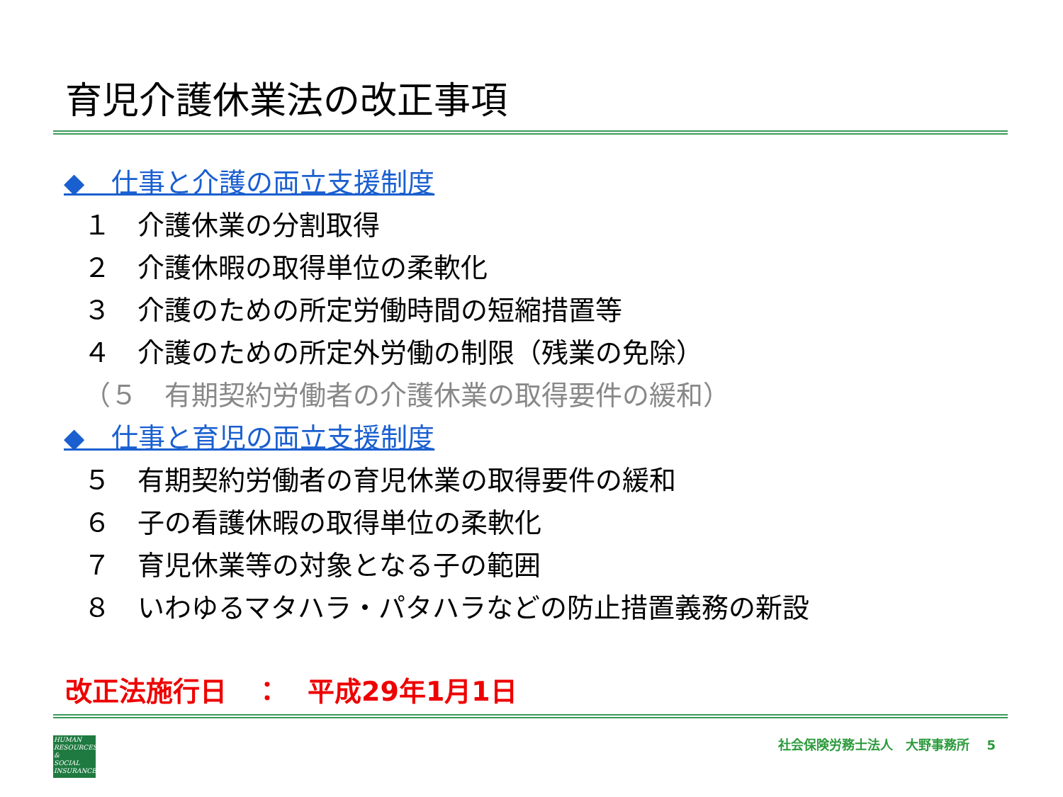育児介護休業法の改正事項
◆　仕事と介護の両立支援制度
１　介護休業の分割取得
２　介護休暇の取得単位の柔軟化
３　介護のための所定労働時間の短縮措置等
４　介護のための所定外労働の制限（残業の免除）
（５　有期契約労働者の介護休業の取得要件の緩和）
◆　仕事と育児の両立支援制度
５　有期契約労働者の育児休業の取得要件の緩和
６　子の看護休暇の取得単位の柔軟化
７　育児休業等の対象となる子の範囲
８　いわゆるマタハラ・パタハラなどの防止措置義務の新設
改正法施行日　：　平成29年1月1日
HUMAN
RESOURCES
&
SOCIAL
INSURANCE
社会保険労務士法人　大野事務所　 5